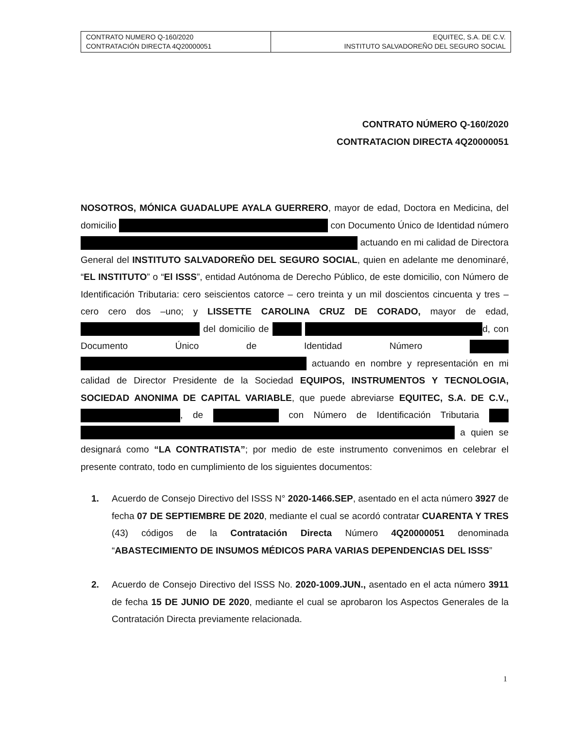| CONTRATO NUMERO Q-160/2020 CONTRATACIÓN DIRECTA 4Q20000051 | EQUITEC, S.A. DE C.V. INSTITUTO SALVADOREÑO DEL SEGURO SOCIAL |
CONTRATO NÚMERO Q-160/2020
CONTRATACION DIRECTA 4Q20000051
NOSOTROS, MÓNICA GUADALUPE AYALA GUERRERO, mayor de edad, Doctora en Medicina, del domicilio con Documento Único de Identidad número actuando en mi calidad de Directora General del INSTITUTO SALVADOREÑO DEL SEGURO SOCIAL, quien en adelante me denominaré, “EL INSTITUTO” o “El ISSS”, entidad Autónoma de Derecho Público, de este domicilio, con Número de Identificación Tributaria: cero seiscientos catorce – cero treinta y un mil doscientos cincuenta y tres –cero cero dos –uno; y LISSETTE CAROLINA CRUZ DE CORADO, mayor de edad, del domicilio de d, con Documento Único de Identidad Número actuando en nombre y representación en mi calidad de Director Presidente de la Sociedad EQUIPOS, INSTRUMENTOS Y TECNOLOGIA, SOCIEDAD ANONIMA DE CAPITAL VARIABLE, que puede abreviarse EQUITEC, S.A. DE C.V., , de con Número de Identificación Tributaria a quien se designará como “LA CONTRATISTA”; por medio de este instrumento convenimos en celebrar el presente contrato, todo en cumplimiento de los siguientes documentos:
1. Acuerdo de Consejo Directivo del ISSS N° 2020-1466.SEP, asentado en el acta número 3927 de fecha 07 DE SEPTIEMBRE DE 2020, mediante el cual se acordó contratar CUARENTA Y TRES (43) códigos de la Contratación Directa Número 4Q20000051 denominada “ABASTECIMIENTO DE INSUMOS MÉDICOS PARA VARIAS DEPENDENCIAS DEL ISSS”
2. Acuerdo de Consejo Directivo del ISSS No. 2020-1009.JUN., asentado en el acta número 3911 de fecha 15 DE JUNIO DE 2020, mediante el cual se aprobaron los Aspectos Generales de la Contratación Directa previamente relacionada.
1